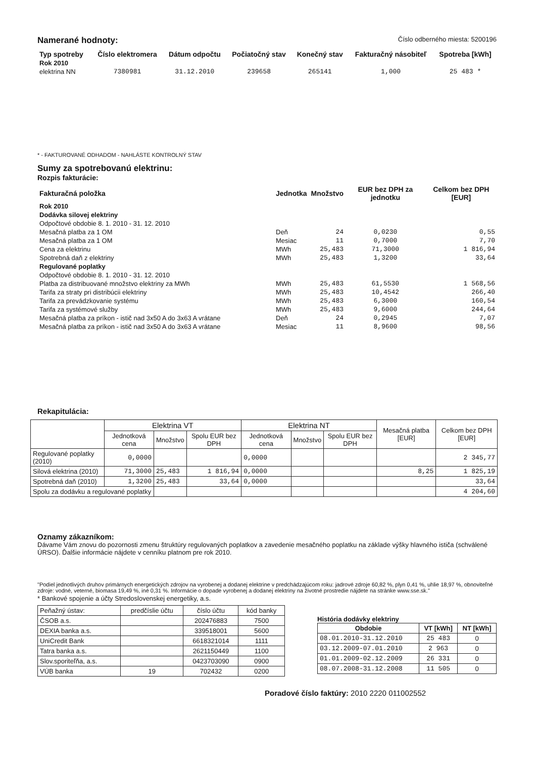Namerané hodnoty:
Číslo odberného miesta: 5200196
| Typ spotreby | Číslo elektromera | Dátum odpočtu | Počiatočný stav | Konečný stav | Fakturačný násobiteľ | Spotreba [kWh] |
| --- | --- | --- | --- | --- | --- | --- |
| Rok 2010 | | | | | | |
| elektrina NN | 7380981 | 31.12.2010 | 239658 | 265141 | 1,000 | 25 483 * |
* - FAKTUROVANÉ ODHADOM - NAHLÁSTE KONTROLNÝ STAV
Sumy za spotrebovanú elektrinu:
Rozpis fakturácie:
| Fakturačná položka | Jednotka | Množstvo | EUR bez DPH za jednotku | Celkom bez DPH [EUR] |
| --- | --- | --- | --- | --- |
| Rok 2010 | | | | |
| Dodávka silovej elektriny | | | | |
| Odpočtové obdobie 8. 1. 2010 - 31. 12. 2010 | | | | |
| Mesačná platba za 1 OM | Deň | 24 | 0,0230 | 0,55 |
| Mesačná platba za 1 OM | Mesiac | 11 | 0,7000 | 7,70 |
| Cena za elektrinu | MWh | 25,483 | 71,3000 | 1 816,94 |
| Spotrebná daň z elektriny | MWh | 25,483 | 1,3200 | 33,64 |
| Regulované poplatky | | | | |
| Odpočtové obdobie 8. 1. 2010 - 31. 12. 2010 | | | | |
| Platba za distribuované množstvo elektriny za MWh | MWh | 25,483 | 61,5530 | 1 568,56 |
| Tarifa za straty pri distribúcii elektriny | MWh | 25,483 | 10,4542 | 266,40 |
| Tarifa za prevádzkovanie systému | MWh | 25,483 | 6,3000 | 160,54 |
| Tarifa za systémové služby | MWh | 25,483 | 9,6000 | 244,64 |
| Mesačná platba za príkon - istič nad 3x50 A do 3x63 A vrátane | Deň | 24 | 0,2945 | 7,07 |
| Mesačná platba za príkon - istič nad 3x50 A do 3x63 A vrátane | Mesiac | 11 | 8,9600 | 98,56 |
Rekapitulácia:
| | Elektrina VT | | | Elektrina NT | | | Mesačná platba [EUR] | Celkom bez DPH [EUR] |
| | Jednotková cena | Množstvo | Spolu EUR bez DPH | Jednotková cena | Množstvo | Spolu EUR bez DPH | | |
| Regulované poplatky (2010) | 0,0000 | | | 0,0000 | | | | 2 345,77 |
| Silová elektrina (2010) | 71,3000 | 25,483 | 1 816,94 | 0,0000 | | | 8,25 | 1 825,19 |
| Spotrebná daň (2010) | 1,3200 | 25,483 | 33,64 | 0,0000 | | | | 33,64 |
| Spolu za dodávku a regulované poplatky | | | | | | | | 4 204,60 |
Oznamy zákazníkom:
Dávame Vám znovu do pozornosti zmenu štruktúry regulovaných poplatkov a zavedenie mesačného poplatku na základe výšky hlavného ističa (schválené ÚRSO). Ďalšie informácie nájdete v cenníku platnom pre rok 2010.
"Podiel jednotlivých druhov primárnych energetických zdrojov na vyrobenej a dodanej elektrine v predchádzajúcom roku: jadrové zdroje 60,82 %, plyn 0,41 %, uhlie 18,97 %, obnoviteľné zdroje: vodné, veterné, biomasa 19,49 %, iné 0,31 %. Informácie o dopade vyrobenej a dodanej elektriny na životné prostredie nájdete na stránke www.sse.sk."
* Bankové spojenie a účty Stredoslovenskej energetiky, a.s.
| Peňažný ústav: | predčíslie účtu | číslo účtu | kód banky |
| ČSOB a.s. | | 202476883 | 7500 |
| DEXIA banka a.s. | | 339518001 | 5600 |
| UniCredit Bank | | 6618321014 | 1111 |
| Tatra banka a.s. | | 2621150449 | 1100 |
| Slov.sporiteľňa, a.s. | | 0423703090 | 0900 |
| VÚB banka | 19 | 702432 | 0200 |
História dodávky elektriny
| Obdobie | VT [kWh] | NT [kWh] |
| --- | --- | --- |
| 08.01.2010-31.12.2010 | 25 483 | 0 |
| 03.12.2009-07.01.2010 | 2 963 | 0 |
| 01.01.2009-02.12.2009 | 26 331 | 0 |
| 08.07.2008-31.12.2008 | 11 505 | 0 |
Poradové číslo faktúry: 2010 2220 011002552